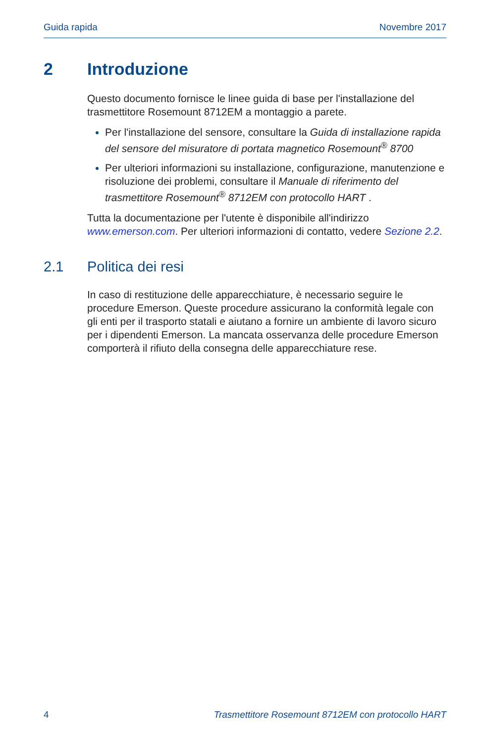Guida rapida Novembre 2017
2 Introduzione
Questo documento fornisce le linee guida di base per l'installazione del trasmettitore Rosemount 8712EM a montaggio a parete.
Per l'installazione del sensore, consultare la Guida di installazione rapida del sensore del misuratore di portata magnetico Rosemount<sup>®</sup> 8700
Per ulteriori informazioni su installazione, configurazione, manutenzione e risoluzione dei problemi, consultare il Manuale di riferimento del trasmettitore Rosemount<sup>®</sup> 8712EM con protocollo HART .
Tutta la documentazione per l'utente è disponibile all'indirizzo www.emerson.com. Per ulteriori informazioni di contatto, vedere Sezione 2.2.
2.1 Politica dei resi
In caso di restituzione delle apparecchiature, è necessario seguire le procedure Emerson. Queste procedure assicurano la conformità legale con gli enti per il trasporto statali e aiutano a fornire un ambiente di lavoro sicuro per i dipendenti Emerson. La mancata osservanza delle procedure Emerson comporterà il rifiuto della consegna delle apparecchiature rese.
4 Trasmettitore Rosemount 8712EM con protocollo HART